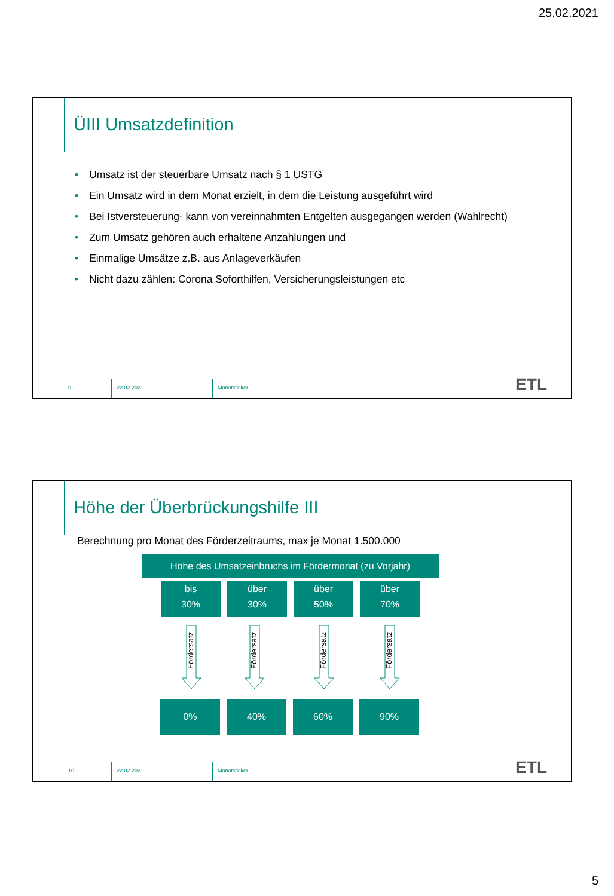25.02.2021
ÜIII Umsatzdefinition
• Umsatz ist der steuerbare Umsatz nach § 1 USTG
• Ein Umsatz wird in dem Monat erzielt, in dem die Leistung ausgeführt wird
• Bei Istversteuerung- kann von vereinnahmten Entgelten ausgegangen werden (Wahlrecht)
• Zum Umsatz gehören auch erhaltene Anzahlungen und
• Einmalige Umsätze z.B. aus Anlageverkäufen
• Nicht dazu zählen: Corona Soforthilfen, Versicherungsleistungen etc
9 22.02.2021 Monatsticker
ETL
Höhe der Überbrückungshilfe III
Berechnung pro Monat des Förderzeitraums, max je Monat 1.500.000
Höhe des Umsatzeinbruchs im Fördermonat (zu Vorjahr)
bis
30%
über
30%
über
50%
über
70%
Fördersatz
Fördersatz
Fördersatz
Fördersatz
0% 40% 60% 90%
10 22.02.2021 Monatsticker
ETL
5